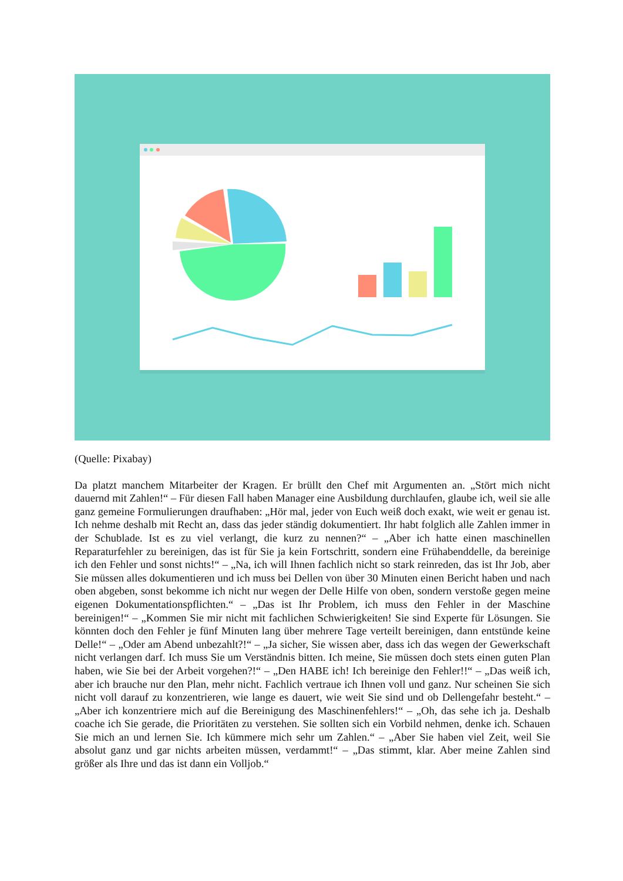(Quelle: Pixabay)
Da platzt manchem Mitarbeiter der Kragen. Er brüllt den Chef mit Argumenten an. „Stört mich nicht dauernd mit Zahlen!“ – Für diesen Fall haben Manager eine Ausbildung durchlaufen, glaube ich, weil sie alle ganz gemeine Formulierungen draufhaben: „Hör mal, jeder von Euch weiß doch exakt, wie weit er genau ist. Ich nehme deshalb mit Recht an, dass das jeder ständig dokumentiert. Ihr habt folglich alle Zahlen immer in der Schublade. Ist es zu viel verlangt, die kurz zu nennen?“ – „Aber ich hatte einen maschinellen Reparaturfehler zu bereinigen, das ist für Sie ja kein Fortschritt, sondern eine Frühabenddelle, da bereinige ich den Fehler und sonst nichts!“ – „Na, ich will Ihnen fachlich nicht so stark reinreden, das ist Ihr Job, aber Sie müssen alles dokumentieren und ich muss bei Dellen von über 30 Minuten einen Bericht haben und nach oben abgeben, sonst bekomme ich nicht nur wegen der Delle Hilfe von oben, sondern verstoße gegen meine eigenen Dokumentationspflichten.“ – „Das ist Ihr Problem, ich muss den Fehler in der Maschine bereinigen!“ – „Kommen Sie mir nicht mit fachlichen Schwierigkeiten! Sie sind Experte für Lösungen. Sie könnten doch den Fehler je fünf Minuten lang über mehrere Tage verteilt bereinigen, dann entstünde keine Delle!“ – „Oder am Abend unbezahlt?!“ – „Ja sicher, Sie wissen aber, dass ich das wegen der Gewerkschaft nicht verlangen darf. Ich muss Sie um Verständnis bitten. Ich meine, Sie müssen doch stets einen guten Plan haben, wie Sie bei der Arbeit vorgehen?!“ – „Den HABE ich! Ich bereinige den Fehler!!“ – „Das weiß ich, aber ich brauche nur den Plan, mehr nicht. Fachlich vertraue ich Ihnen voll und ganz. Nur scheinen Sie sich nicht voll darauf zu konzentrieren, wie lange es dauert, wie weit Sie sind und ob Dellengefahr besteht.“ – „Aber ich konzentriere mich auf die Bereinigung des Maschinenfehlers!“ – „Oh, das sehe ich ja. Deshalb coache ich Sie gerade, die Prioritäten zu verstehen. Sie sollten sich ein Vorbild nehmen, denke ich. Schauen Sie mich an und lernen Sie. Ich kümmere mich sehr um Zahlen.“ – „Aber Sie haben viel Zeit, weil Sie absolut ganz und gar nichts arbeiten müssen, verdammt!“ – „Das stimmt, klar. Aber meine Zahlen sind größer als Ihre und das ist dann ein Volljob.“